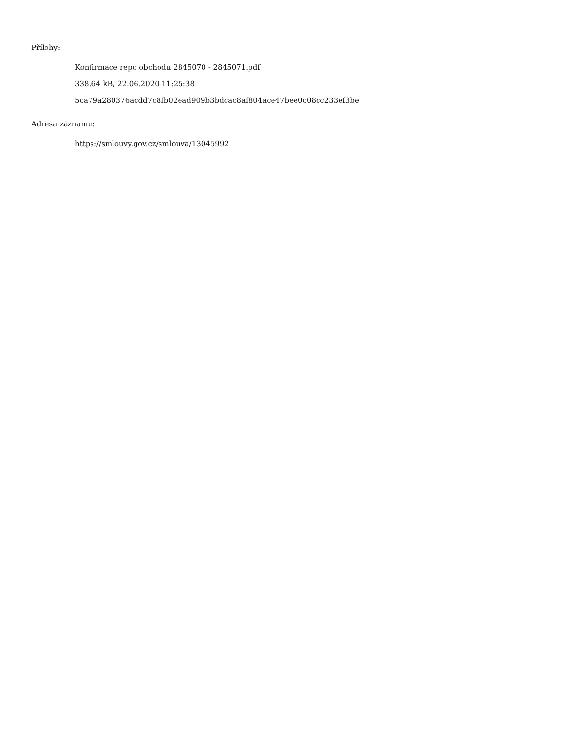Přílohy:
Konfirmace repo obchodu 2845070 - 2845071.pdf
338.64 kB, 22.06.2020 11:25:38
5ca79a280376acdd7c8fb02ead909b3bdcac8af804ace47bee0c08cc233ef3be
Adresa záznamu:
https://smlouvy.gov.cz/smlouva/13045992